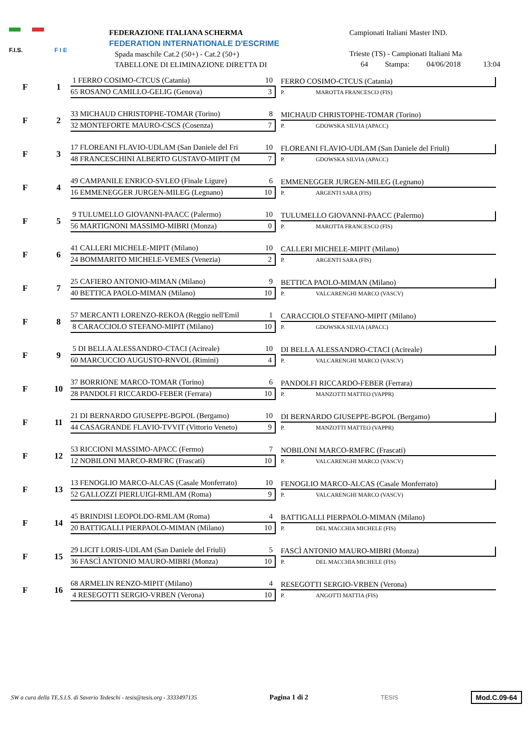F.I.S. F I E
FEDERAZIONE ITALIANA SCHERMA
FEDERATION INTERNATIONALE D'ESCRIME
Spada maschile Cat.2 (50+) - Cat.2 (50+)
TABELLONE DI ELIMINAZIONE DIRETTA DI
Campionati Italiani Master IND.
Trieste (TS) - Campionati Italiani Ma
64 Stampa: 04/06/2018 13:04
F
1
1 FERRO COSIMO-CTCUS (Catania) 10
65 ROSANO CAMILLO-GELIG (Genova) 3
FERRO COSIMO-CTCUS (Catania)
P. MAROTTA FRANCESCO (FIS)
F
2
33 MICHAUD CHRISTOPHE-TOMAR (Torino) 8
32 MONTEFORTE MAURO-CSCS (Cosenza) 7
MICHAUD CHRISTOPHE-TOMAR (Torino)
P. GDOWSKA SILVIA (APACC)
F
3
17 FLOREANI FLAVIO-UDLAM (San Daniele del Fri 10
48 FRANCESCHINI ALBERTO GUSTAVO-MIPIT (M 7
FLOREANI FLAVIO-UDLAM (San Daniele del Friuli)
P. GDOWSKA SILVIA (APACC)
F
4
49 CAMPANILE ENRICO-SVLEO (Finale Ligure) 6
16 EMMENEGGER JURGEN-MILEG (Legnano) 10
EMMENEGGER JURGEN-MILEG (Legnano)
P. ARGENTI SARA (FIS)
F
5
9 TULUMELLO GIOVANNI-PAACC (Palermo) 10
56 MARTIGNONI MASSIMO-MIBRI (Monza) 0
TULUMELLO GIOVANNI-PAACC (Palermo)
P. MAROTTA FRANCESCO (FIS)
F
6
41 CALLERI MICHELE-MIPIT (Milano) 10
24 BOMMARITO MICHELE-VEMES (Venezia) 2
CALLERI MICHELE-MIPIT (Milano)
P. ARGENTI SARA (FIS)
F
7
25 CAFIERO ANTONIO-MIMAN (Milano) 9
40 BETTICA PAOLO-MIMAN (Milano) 10
BETTICA PAOLO-MIMAN (Milano)
P. VALCARENGHI MARCO (VASCV)
F
8
57 MERCANTI LORENZO-REKOA (Reggio nell'Emil 1
8 CARACCIOLO STEFANO-MIPIT (Milano) 10
CARACCIOLO STEFANO-MIPIT (Milano)
P. GDOWSKA SILVIA (APACC)
F
9
5 DI BELLA ALESSANDRO-CTACI (Acireale) 10
60 MARCUCCIO AUGUSTO-RNVOL (Rimini) 4
DI BELLA ALESSANDRO-CTACI (Acireale)
P. VALCARENGHI MARCO (VASCV)
F
10
37 BORRIONE MARCO-TOMAR (Torino) 6
28 PANDOLFI RICCARDO-FEBER (Ferrara) 10
PANDOLFI RICCARDO-FEBER (Ferrara)
P. MANZOTTI MATTEO (VAPPR)
F
11
21 DI BERNARDO GIUSEPPE-BGPOL (Bergamo) 10
44 CASAGRANDE FLAVIO-TVVIT (Vittorio Veneto) 9
DI BERNARDO GIUSEPPE-BGPOL (Bergamo)
P. MANZOTTI MATTEO (VAPPR)
F
12
53 RICCIONI MASSIMO-APACC (Fermo) 7
12 NOBILONI MARCO-RMFRC (Frascati) 10
NOBILONI MARCO-RMFRC (Frascati)
P. VALCARENGHI MARCO (VASCV)
F
13
13 FENOGLIO MARCO-ALCAS (Casale Monferrato) 10
52 GALLOZZI PIERLUIGI-RMLAM (Roma) 9
FENOGLIO MARCO-ALCAS (Casale Monferrato)
P. VALCARENGHI MARCO (VASCV)
F
14
45 BRINDISI LEOPOLDO-RMLAM (Roma) 4
20 BATTIGALLI PIERPAOLO-MIMAN (Milano) 10
BATTIGALLI PIERPAOLO-MIMAN (Milano)
P. DEL MACCHIA MICHELE (FIS)
F
15
29 LICIT LORIS-UDLAM (San Daniele del Friuli) 5
36 FASCÌ ANTONIO MAURO-MIBRI (Monza) 10
FASCÌ ANTONIO MAURO-MIBRI (Monza)
P. DEL MACCHIA MICHELE (FIS)
F
16
68 ARMELIN RENZO-MIPIT (Milano) 4
4 RESEGOTTI SERGIO-VRBEN (Verona) 10
RESEGOTTI SERGIO-VRBEN (Verona)
P. ANGOTTI MATTIA (FIS)
SW a cura della TE.S.I.S. di Saverio Tedeschi - tesis@tesis.org - 3333497135 Pagina 1 di 2 TESIS Mod.C.09-64